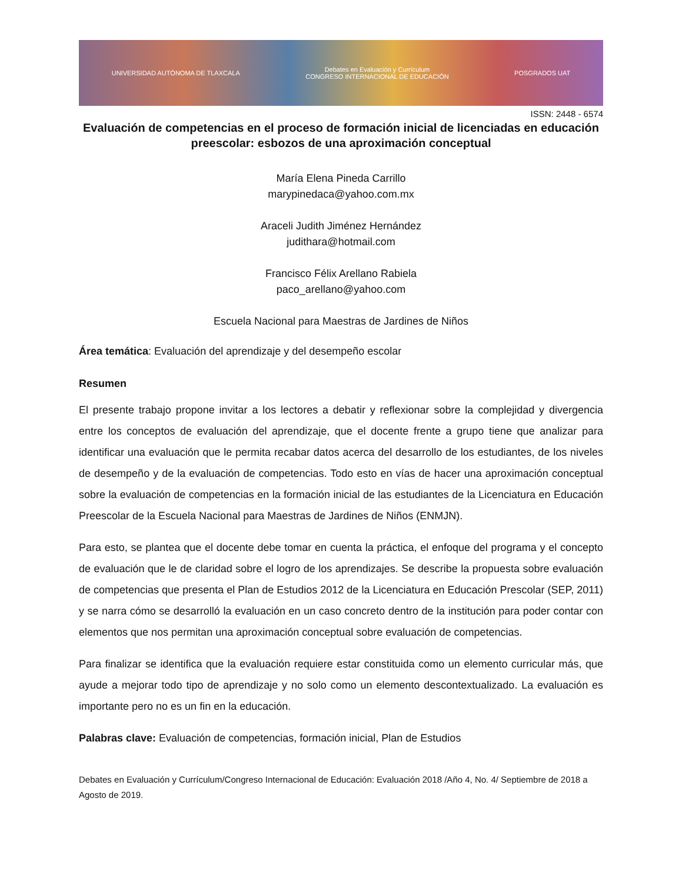UNIVERSIDAD AUTÓNOMA DE TLAXCALA Debates en Evaluación y Currículum
CONGRESO INTERNACIONAL DE EDUCACIÓN POSGRADOS UAT
ISSN: 2448 - 6574
Evaluación de competencias en el proceso de formación inicial de licenciadas en educación preescolar: esbozos de una aproximación conceptual
María Elena Pineda Carrillo
marypinedaca@yahoo.com.mx
Araceli Judith Jiménez Hernández
judithara@hotmail.com
Francisco Félix Arellano Rabiela
paco_arellano@yahoo.com
Escuela Nacional para Maestras de Jardines de Niños
Área temática: Evaluación del aprendizaje y del desempeño escolar
Resumen
El presente trabajo propone invitar a los lectores a debatir y reflexionar sobre la complejidad y divergencia entre los conceptos de evaluación del aprendizaje, que el docente frente a grupo tiene que analizar para identificar una evaluación que le permita recabar datos acerca del desarrollo de los estudiantes, de los niveles de desempeño y de la evaluación de competencias. Todo esto en vías de hacer una aproximación conceptual sobre la evaluación de competencias en la formación inicial de las estudiantes de la Licenciatura en Educación Preescolar de la Escuela Nacional para Maestras de Jardines de Niños (ENMJN).
Para esto, se plantea que el docente debe tomar en cuenta la práctica, el enfoque del programa y el concepto de evaluación que le de claridad sobre el logro de los aprendizajes. Se describe la propuesta sobre evaluación de competencias que presenta el Plan de Estudios 2012 de la Licenciatura en Educación Prescolar (SEP, 2011) y se narra cómo se desarrolló la evaluación en un caso concreto dentro de la institución para poder contar con elementos que nos permitan una aproximación conceptual sobre evaluación de competencias.
Para finalizar se identifica que la evaluación requiere estar constituida como un elemento curricular más, que ayude a mejorar todo tipo de aprendizaje y no solo como un elemento descontextualizado. La evaluación es importante pero no es un fin en la educación.
Palabras clave: Evaluación de competencias, formación inicial, Plan de Estudios
Debates en Evaluación y Currículum/Congreso Internacional de Educación: Evaluación 2018 /Año 4, No. 4/ Septiembre de 2018 a Agosto de 2019.